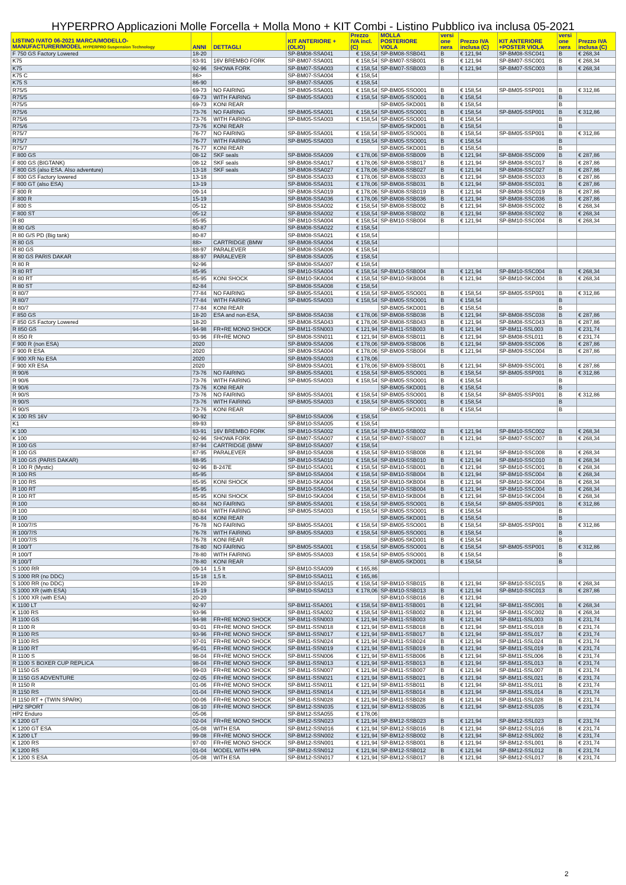HYPERPRO Applicazioni Molle Forcella + Molla Mono + KIT Combi - Listino Pubblico iva inclusa 05-2021
| LISTINO IVATO 06-2021 MARCA/MODELLO- MANUFACTURER/MODEL HYPERPRO Suspension Technology | ANNI | DETTAGLI | KIT ANTERIORE + (OLIO) | Prezzo IVA incl. (C) | MOLLA POSTERIORE VIOLA | versi one nera | Prezzo IVA inclusa (C) | KIT ANTERIORE +POSTER VIOLA | versi one nera | Prezzo IVA inclusa (C) |
| --- | --- | --- | --- | --- | --- | --- | --- | --- | --- | --- |
| F 750 GS Factory Lowered | 18-20 | | SP-BM08-SSA041 | € 158,54 | SP-BM08-SSB041 | B | € 121,94 | SP-BM08-SSC041 | B | € 268,34 |
| K75 | 83-91 | 16V BREMBO FORK | SP-BM07-SSA001 | € 158,54 | SP-BM07-SSB001 | B | € 121,94 | SP-BM07-SSC001 | B | € 268,34 |
| K75 | 92-96 | SHOWA FORK | SP-BM07-SSA003 | € 158,54 | SP-BM07-SSB003 | B | € 121,94 | SP-BM07-SSC003 | B | € 268,34 |
| K75 C | 86> | | SP-BM07-SSA004 | € 158,54 | | | | | | |
| K75 S | 86-90 | | SP-BM07-SSA005 | € 158,54 | | | | | | |
| R75/5 | 69-73 | NO FAIRING | SP-BM05-SSA001 | € 158,54 | SP-BM05-SSO001 | B | € 158,54 | SP-BM05-SSP001 | B | € 312,86 |
| R75/5 | 69-73 | WITH FAIRING | SP-BM05-SSA003 | € 158,54 | SP-BM05-SSO001 | B | € 158,54 | | B | |
| R75/5 | 69-73 | KONI REAR | | | SP-BM05-SKD001 | B | € 158,54 | | B | |
| R75/6 | 73-76 | NO FAIRING | SP-BM05-SSA001 | € 158,54 | SP-BM05-SSO001 | B | € 158,54 | SP-BM05-SSP001 | B | € 312,86 |
| R75/6 | 73-76 | WITH FAIRING | SP-BM05-SSA003 | € 158,54 | SP-BM05-SSO001 | B | € 158,54 | | B | |
| R75/6 | 73-76 | KONI REAR | | | SP-BM05-SKD001 | B | € 158,54 | | B | |
| R75/7 | 76-77 | NO FAIRING | SP-BM05-SSA001 | € 158,54 | SP-BM05-SSO001 | B | € 158,54 | SP-BM05-SSP001 | B | € 312,86 |
| R75/7 | 76-77 | WITH FAIRING | SP-BM05-SSA003 | € 158,54 | SP-BM05-SSO001 | B | € 158,54 | | B | |
| R75/7 | 76-77 | KONI REAR | | | SP-BM05-SKD001 | B | € 158,54 | | B | |
| F 800 GS | 08-12 | SKF seals | SP-BM08-SSA009 | € 178,06 | SP-BM08-SSB009 | B | € 121,94 | SP-BM08-SSC009 | B | € 287,86 |
| F 800 GS (BIGTANK) | 08-12 | SKF seals | SP-BM08-SSA017 | € 178,06 | SP-BM08-SSB017 | B | € 121,94 | SP-BM08-SSC017 | B | € 287,86 |
| F 800 GS (also ESA. Also adventure) | 13-18 | SKF seals | SP-BM08-SSA027 | € 178,06 | SP-BM08-SSB027 | B | € 121,94 | SP-BM08-SSC027 | B | € 287,86 |
| F 800 GS Factory lowered | 13-18 | | SP-BM08-SSA033 | € 178,06 | SP-BM08-SSB033 | B | € 121,94 | SP-BM08-SSC033 | B | € 287,86 |
| F 800 GT (also ESA) | 13-19 | | SP-BM08-SSA031 | € 178,06 | SP-BM08-SSB031 | B | € 121,94 | SP-BM08-SSC031 | B | € 287,86 |
| F 800 R | 09-14 | | SP-BM08-SSA019 | € 178,06 | SP-BM08-SSB019 | B | € 121,94 | SP-BM08-SSC019 | B | € 287,86 |
| F 800 R | 15-19 | | SP-BM08-SSA036 | € 178,06 | SP-BM08-SSB036 | B | € 121,94 | SP-BM08-SSC036 | B | € 287,86 |
| F 800 S | 05-12 | | SP-BM08-SSA002 | € 158,54 | SP-BM08-SSB002 | B | € 121,94 | SP-BM08-SSC002 | B | € 268,34 |
| F 800 ST | 05-12 | | SP-BM08-SSA002 | € 158,54 | SP-BM08-SSB002 | B | € 121,94 | SP-BM08-SSC002 | B | € 268,34 |
| R 80 | 85-95 | | SP-BM10-SSA004 | € 158,54 | SP-BM10-SSB004 | B | € 121,94 | SP-BM10-SSC004 | B | € 268,34 |
| R 80 G/S | 80-87 | | SP-BM08-SSA022 | € 158,54 | | | | | | |
| R 80 G/S PD (Big tank) | 80-87 | | SP-BM08-SSA021 | € 158,54 | | | | | | |
| R 80 GS | 88> | CARTRIDGE (BMW | SP-BM08-SSA004 | € 158,54 | | | | | | |
| R 80 GS | 88-97 | PARALEVER | SP-BM08-SSA006 | € 158,54 | | | | | | |
| R 80 GS PARIS DAKAR | 88-97 | PARALEVER | SP-BM08-SSA005 | € 158,54 | | | | | | |
| R 80 R | 92-96 | | SP-BM08-SSA007 | € 158,54 | | | | | | |
| R 80 RT | 85-95 | | SP-BM10-SSA004 | € 158,54 | SP-BM10-SSB004 | B | € 121,94 | SP-BM10-SSC004 | B | € 268,34 |
| R 80 RT | 85-95 | KONI SHOCK | SP-BM10-SKA004 | € 158,54 | SP-BM10-SKB004 | B | € 121,94 | SP-BM10-SKC004 | B | € 268,34 |
| R 80 ST | 82-84 | | SP-BM08-SSA008 | € 158,54 | | | | | | |
| R 80/7 | 77-84 | NO FAIRING | SP-BM05-SSA001 | € 158,54 | SP-BM05-SSO001 | B | € 158,54 | SP-BM05-SSP001 | B | € 312,86 |
| R 80/7 | 77-84 | WITH FAIRING | SP-BM05-SSA003 | € 158,54 | SP-BM05-SSO001 | B | € 158,54 | | B | |
| R 80/7 | 77-84 | KONI REAR | | | SP-BM05-SKD001 | B | € 158,54 | | B | |
| F 850 GS | 18-20 | ESA and non-ESA, | SP-BM08-SSA038 | € 178,06 | SP-BM08-SSB038 | B | € 121,94 | SP-BM08-SSC038 | B | € 287,86 |
| F 850 GS Factory Lowered | 18-20 | | SP-BM08-SSA043 | € 178,06 | SP-BM08-SSB043 | B | € 121,94 | SP-BM08-SSC043 | B | € 287,86 |
| R 850 GS | 94-98 | FR+RE MONO SHOCK | SP-BM11-SSN003 | € 121,94 | SP-BM11-SSB003 | B | € 121,94 | SP-BM11-SSL003 | B | € 231,74 |
| R 850 R | 93-96 | FR+RE MONO | SP-BM08-SSN011 | € 121,94 | SP-BM08-SSB011 | B | € 121,94 | SP-BM08-SSL011 | B | € 231,74 |
| F 900 R (non ESA) | 2020 | | SP-BM09-SSA006 | € 178,06 | SP-BM09-SSB006 | B | € 121,94 | SP-BM09-SSC006 | B | € 287,86 |
| F 900 R ESA | 2020 | | SP-BM09-SSA004 | € 178,06 | SP-BM09-SSB004 | B | € 121,94 | SP-BM09-SSC004 | B | € 287,86 |
| F 900 XR No ESA | 2020 | | SP-BM09-SSA003 | € 178,06 | | | | | | |
| F 900 XR ESA | 2020 | | SP-BM09-SSA001 | € 178,06 | SP-BM09-SSB001 | B | € 121,94 | SP-BM09-SSC001 | B | € 287,86 |
| R 90/6 | 73-76 | NO FAIRING | SP-BM05-SSA001 | € 158,54 | SP-BM05-SSO001 | B | € 158,54 | SP-BM05-SSP001 | B | € 312,86 |
| R 90/6 | 73-76 | WITH FAIRING | SP-BM05-SSA003 | € 158,54 | SP-BM05-SSO001 | B | € 158,54 | | B | |
| R 90/6 | 73-76 | KONI REAR | | | SP-BM05-SKD001 | B | € 158,54 | | B | |
| R 90/S | 73-76 | NO FAIRING | SP-BM05-SSA001 | € 158,54 | SP-BM05-SSO001 | B | € 158,54 | SP-BM05-SSP001 | B | € 312,86 |
| R 90/S | 73-76 | WITH FAIRING | SP-BM05-SSA003 | € 158,54 | SP-BM05-SSO001 | B | € 158,54 | | B | |
| R 90/S | 73-76 | KONI REAR | | | SP-BM05-SKD001 | B | € 158,54 | | B | |
| K 100 RS 16V | 90-92 | | SP-BM10-SSA006 | € 158,54 | | | | | | |
| K1 | 89-93 | | SP-BM10-SSA005 | € 158,54 | | | | | | |
| K 100 | 83-91 | 16V BREMBO FORK | SP-BM10-SSA002 | € 158,54 | SP-BM10-SSB002 | B | € 121,94 | SP-BM10-SSC002 | B | € 268,34 |
| K 100 | 92-96 | SHOWA FORK | SP-BM07-SSA007 | € 158,54 | SP-BM07-SSB007 | B | € 121,94 | SP-BM07-SSC007 | B | € 268,34 |
| R 100 GS | 87-94 | CARTRIDGE (BMW | SP-BM10-SSA007 | € 158,54 | | | | | | |
| R 100 GS | 87-95 | PARALEVER | SP-BM10-SSA008 | € 158,54 | SP-BM10-SSB008 | B | € 121,94 | SP-BM10-SSC008 | B | € 268,34 |
| R 100 GS (PARIS DAKAR) | 88-95 | | SP-BM10-SSA010 | € 158,54 | SP-BM10-SSB010 | B | € 121,94 | SP-BM10-SSC010 | B | € 268,34 |
| R 100 R (Mystic) | 92-96 | B-247E | SP-BM10-SSA001 | € 158,54 | SP-BM10-SSB001 | B | € 121,94 | SP-BM10-SSC001 | B | € 268,34 |
| R 100 RS | 85-95 | | SP-BM10-SSA004 | € 158,54 | SP-BM10-SSB004 | B | € 121,94 | SP-BM10-SSC004 | B | € 268,34 |
| R 100 RS | 85-95 | KONI SHOCK | SP-BM10-SKA004 | € 158,54 | SP-BM10-SKB004 | B | € 121,94 | SP-BM10-SKC004 | B | € 268,34 |
| R 100 RT | 85-95 | | SP-BM10-SSA004 | € 158,54 | SP-BM10-SSB004 | B | € 121,94 | SP-BM10-SSC004 | B | € 268,34 |
| R 100 RT | 85-95 | KONI SHOCK | SP-BM10-SKA004 | € 158,54 | SP-BM10-SKB004 | B | € 121,94 | SP-BM10-SKC004 | B | € 268,34 |
| R 100 | 80-84 | NO FAIRING | SP-BM05-SSA001 | € 158,54 | SP-BM05-SSO001 | B | € 158,54 | SP-BM05-SSP001 | B | € 312,86 |
| R 100 | 80-84 | WITH FAIRING | SP-BM05-SSA003 | € 158,54 | SP-BM05-SSO001 | B | € 158,54 | | B | |
| R 100 | 80-84 | KONI REAR | | | SP-BM05-SKD001 | B | € 158,54 | | B | |
| R 100/7/S | 76-78 | NO FAIRING | SP-BM05-SSA001 | € 158,54 | SP-BM05-SSO001 | B | € 158,54 | SP-BM05-SSP001 | B | € 312,86 |
| R 100/7/S | 76-78 | WITH FAIRING | SP-BM05-SSA003 | € 158,54 | SP-BM05-SSO001 | B | € 158,54 | | B | |
| R 100/7/S | 76-78 | KONI REAR | | | SP-BM05-SKD001 | B | € 158,54 | | B | |
| R 100/T | 78-80 | NO FAIRING | SP-BM05-SSA001 | € 158,54 | SP-BM05-SSO001 | B | € 158,54 | SP-BM05-SSP001 | B | € 312,86 |
| R 100/T | 78-80 | WITH FAIRING | SP-BM05-SSA003 | € 158,54 | SP-BM05-SSO001 | B | € 158,54 | | B | |
| R 100/T | 78-80 | KONI REAR | | | SP-BM05-SKD001 | B | € 158,54 | | B | |
| S 1000 RR | 09-14 | 1,5 lt | SP-BM10-SSA009 | € 165,86 | | | | | | |
| S 1000 RR (no DDC) | 15-18 | 1,5 lt. | SP-BM10-SSA011 | € 165,86 | | | | | | |
| S 1000 RR (no DDC) | 19-20 | | SP-BM10-SSA015 | € 158,54 | SP-BM10-SSB015 | B | € 121,94 | SP-BM10-SSC015 | B | € 268,34 |
| S 1000 XR (with ESA) | 15-19 | | SP-BM10-SSA013 | € 178,06 | SP-BM10-SSB013 | B | € 121,94 | SP-BM10-SSC013 | B | € 287,86 |
| S 1000 XR (with ESA) | 20-20 | | | | SP-BM10-SSB016 | B | € 121,94 | | | |
| K 1100 LT | 92-97 | | SP-BM11-SSA001 | € 158,54 | SP-BM11-SSB001 | B | € 121,94 | SP-BM11-SSC001 | B | € 268,34 |
| K 1100 RS | 93-96 | | SP-BM11-SSA002 | € 158,54 | SP-BM11-SSB002 | B | € 121,94 | SP-BM11-SSC002 | B | € 268,34 |
| R 1100 GS | 94-98 | FR+RE MONO SHOCK | SP-BM11-SSN003 | € 121,94 | SP-BM11-SSB003 | B | € 121,94 | SP-BM11-SSL003 | B | € 231,74 |
| R 1100 R | 93-01 | FR+RE MONO SHOCK | SP-BM11-SSN018 | € 121,94 | SP-BM11-SSB018 | B | € 121,94 | SP-BM11-SSL018 | B | € 231,74 |
| R 1100 RS | 93-96 | FR+RE MONO SHOCK | SP-BM11-SSN017 | € 121,94 | SP-BM11-SSB017 | B | € 121,94 | SP-BM11-SSL017 | B | € 231,74 |
| R 1100 RS | 97-01 | FR+RE MONO SHOCK | SP-BM11-SSN024 | € 121,94 | SP-BM11-SSB024 | B | € 121,94 | SP-BM11-SSL024 | B | € 231,74 |
| R 1100 RT | 95-01 | FR+RE MONO SHOCK | SP-BM11-SSN019 | € 121,94 | SP-BM11-SSB019 | B | € 121,94 | SP-BM11-SSL019 | B | € 231,74 |
| R 1100 S | 98-04 | FR+RE MONO SHOCK | SP-BM11-SSN006 | € 121,94 | SP-BM11-SSB006 | B | € 121,94 | SP-BM11-SSL006 | B | € 231,74 |
| R 1100 S BOXER CUP REPLICA | 98-04 | FR+RE MONO SHOCK | SP-BM11-SSN013 | € 121,94 | SP-BM11-SSB013 | B | € 121,94 | SP-BM11-SSL013 | B | € 231,74 |
| R 1150 GS | 99-03 | FR+RE MONO SHOCK | SP-BM11-SSN007 | € 121,94 | SP-BM11-SSB007 | B | € 121,94 | SP-BM11-SSL007 | B | € 231,74 |
| R 1150 GS ADVENTURE | 02-05 | FR+RE MONO SHOCK | SP-BM11-SSN021 | € 121,94 | SP-BM11-SSB021 | B | € 121,94 | SP-BM11-SSL021 | B | € 231,74 |
| R 1150 R | 01-06 | FR+RE MONO SHOCK | SP-BM11-SSN011 | € 121,94 | SP-BM11-SSB011 | B | € 121,94 | SP-BM11-SSL011 | B | € 231,74 |
| R 1150 RS | 01-04 | FR+RE MONO SHOCK | SP-BM11-SSN014 | € 121,94 | SP-BM11-SSB014 | B | € 121,94 | SP-BM11-SSL014 | B | € 231,74 |
| R 1150 RT + (TWIN SPARK) | 00-06 | FR+RE MONO SHOCK | SP-BM11-SSN028 | € 121,94 | SP-BM11-SSB028 | B | € 121,94 | SP-BM11-SSL028 | B | € 231,74 |
| HP2 SPORT | 08-10 | FR+RE MONO SHOCK | SP-BM12-SSN035 | € 121,94 | SP-BM12-SSB035 | B | € 121,94 | SP-BM12-SSL035 | B | € 231,74 |
| HP2 Enduro | 05-06 | | SP-BM12-SSA055 | € 178,06 | | | | | | |
| K 1200 GT | 02-04 | FR+RE MONO SHOCK | SP-BM12-SSN023 | € 121,94 | SP-BM12-SSB023 | B | € 121,94 | SP-BM12-SSL023 | B | € 231,74 |
| K 1200 GT ESA | 05-08 | WITH ESA | SP-BM12-SSN016 | € 121,94 | SP-BM12-SSB016 | B | € 121,94 | SP-BM12-SSL016 | B | € 231,74 |
| K 1200 LT | 99-08 | FR+RE MONO SHOCK | SP-BM12-SSN002 | € 121,94 | SP-BM12-SSB002 | B | € 121,94 | SP-BM12-SSL002 | B | € 231,74 |
| K 1200 RS | 97-00 | FR+RE MONO SHOCK | SP-BM12-SSN001 | € 121,94 | SP-BM12-SSB001 | B | € 121,94 | SP-BM12-SSL001 | B | € 231,74 |
| K 1200 RS | 01-04 | MODEL WITH HPA | SP-BM12-SSN012 | € 121,94 | SP-BM12-SSB012 | B | € 121,94 | SP-BM12-SSL012 | B | € 231,74 |
| K 1200 S ESA | 05-08 | WITH ESA | SP-BM12-SSN017 | € 121,94 | SP-BM12-SSB017 | B | € 121,94 | SP-BM12-SSL017 | B | € 231,74 |
2